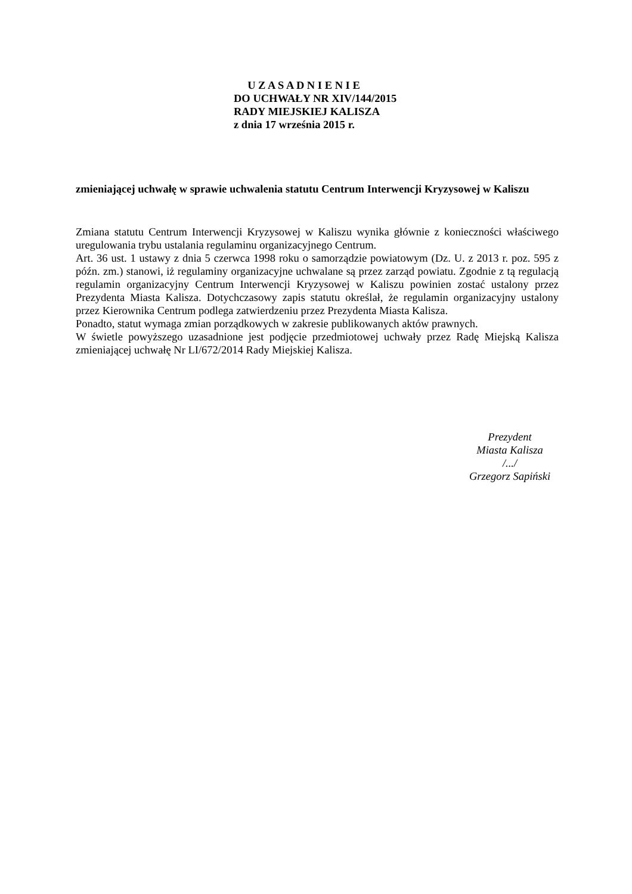U Z A S A D N I E N I E
DO UCHWAŁY NR XIV/144/2015
RADY MIEJSKIEJ KALISZA
z dnia 17 września 2015 r.
zmieniającej uchwałę w sprawie uchwalenia statutu Centrum Interwencji Kryzysowej w Kaliszu
Zmiana statutu Centrum Interwencji Kryzysowej w Kaliszu wynika głównie z konieczności właściwego uregulowania trybu ustalania regulaminu organizacyjnego Centrum.
Art. 36 ust. 1 ustawy z dnia 5 czerwca 1998 roku o samorządzie powiatowym (Dz. U. z 2013 r. poz. 595 z późn. zm.) stanowi, iż regulaminy organizacyjne uchwalane są przez zarząd powiatu. Zgodnie z tą regulacją regulamin organizacyjny Centrum Interwencji Kryzysowej w Kaliszu powinien zostać ustalony przez Prezydenta Miasta Kalisza. Dotychczasowy zapis statutu określał, że regulamin organizacyjny ustalony przez Kierownika Centrum podlega zatwierdzeniu przez Prezydenta Miasta Kalisza.
Ponadto, statut wymaga zmian porządkowych w zakresie publikowanych aktów prawnych.
W świetle powyższego uzasadnione jest podjęcie przedmiotowej uchwały przez Radę Miejską Kalisza zmieniającej uchwałę Nr LI/672/2014 Rady Miejskiej Kalisza.
Prezydent
Miasta Kalisza
/.../
Grzegorz Sapiński